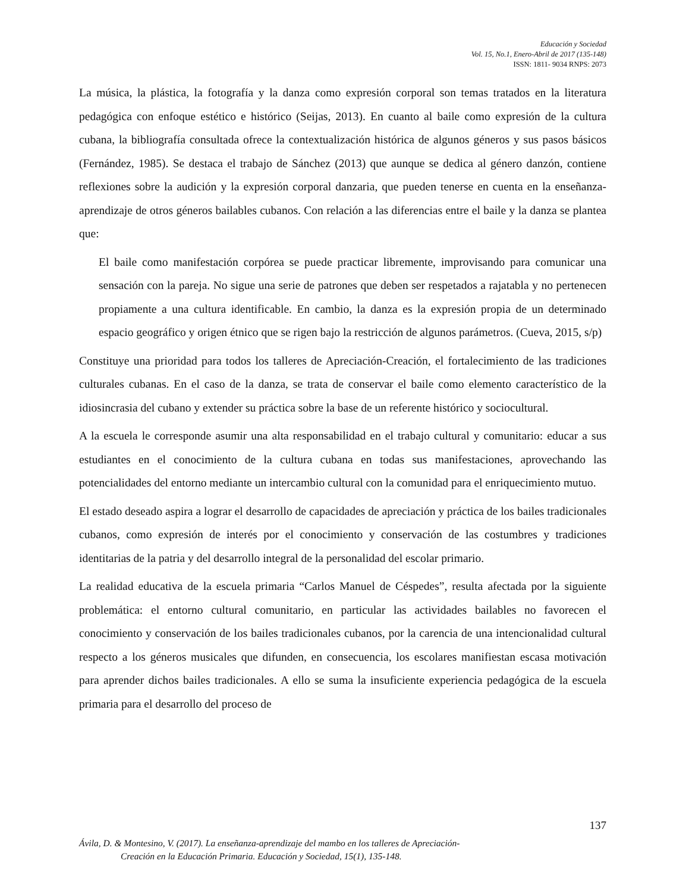Educación y Sociedad
Vol. 15, No.1, Enero-Abril de 2017 (135-148)
ISSN: 1811- 9034 RNPS: 2073
La música, la plástica, la fotografía y la danza como expresión corporal son temas tratados en la literatura pedagógica con enfoque estético e histórico (Seijas, 2013). En cuanto al baile como expresión de la cultura cubana, la bibliografía consultada ofrece la contextualización histórica de algunos géneros y sus pasos básicos (Fernández, 1985). Se destaca el trabajo de Sánchez (2013) que aunque se dedica al género danzón, contiene reflexiones sobre la audición y la expresión corporal danzaria, que pueden tenerse en cuenta en la enseñanza-aprendizaje de otros géneros bailables cubanos. Con relación a las diferencias entre el baile y la danza se plantea que:
El baile como manifestación corpórea se puede practicar libremente, improvisando para comunicar una sensación con la pareja. No sigue una serie de patrones que deben ser respetados a rajatabla y no pertenecen propiamente a una cultura identificable. En cambio, la danza es la expresión propia de un determinado espacio geográfico y origen étnico que se rigen bajo la restricción de algunos parámetros. (Cueva, 2015, s/p)
Constituye una prioridad para todos los talleres de Apreciación-Creación, el fortalecimiento de las tradiciones culturales cubanas. En el caso de la danza, se trata de conservar el baile como elemento característico de la idiosincrasia del cubano y extender su práctica sobre la base de un referente histórico y sociocultural.
A la escuela le corresponde asumir una alta responsabilidad en el trabajo cultural y comunitario: educar a sus estudiantes en el conocimiento de la cultura cubana en todas sus manifestaciones, aprovechando las potencialidades del entorno mediante un intercambio cultural con la comunidad para el enriquecimiento mutuo.
El estado deseado aspira a lograr el desarrollo de capacidades de apreciación y práctica de los bailes tradicionales cubanos, como expresión de interés por el conocimiento y conservación de las costumbres y tradiciones identitarias de la patria y del desarrollo integral de la personalidad del escolar primario.
La realidad educativa de la escuela primaria “Carlos Manuel de Céspedes”, resulta afectada por la siguiente problemática: el entorno cultural comunitario, en particular las actividades bailables no favorecen el conocimiento y conservación de los bailes tradicionales cubanos, por la carencia de una intencionalidad cultural respecto a los géneros musicales que difunden, en consecuencia, los escolares manifiestan escasa motivación para aprender dichos bailes tradicionales. A ello se suma la insuficiente experiencia pedagógica de la escuela primaria para el desarrollo del proceso de
137
Ávila, D. & Montesino, V. (2017). La enseñanza-aprendizaje del mambo en los talleres de Apreciación-
Creación en la Educación Primaria. Educación y Sociedad, 15(1), 135-148.